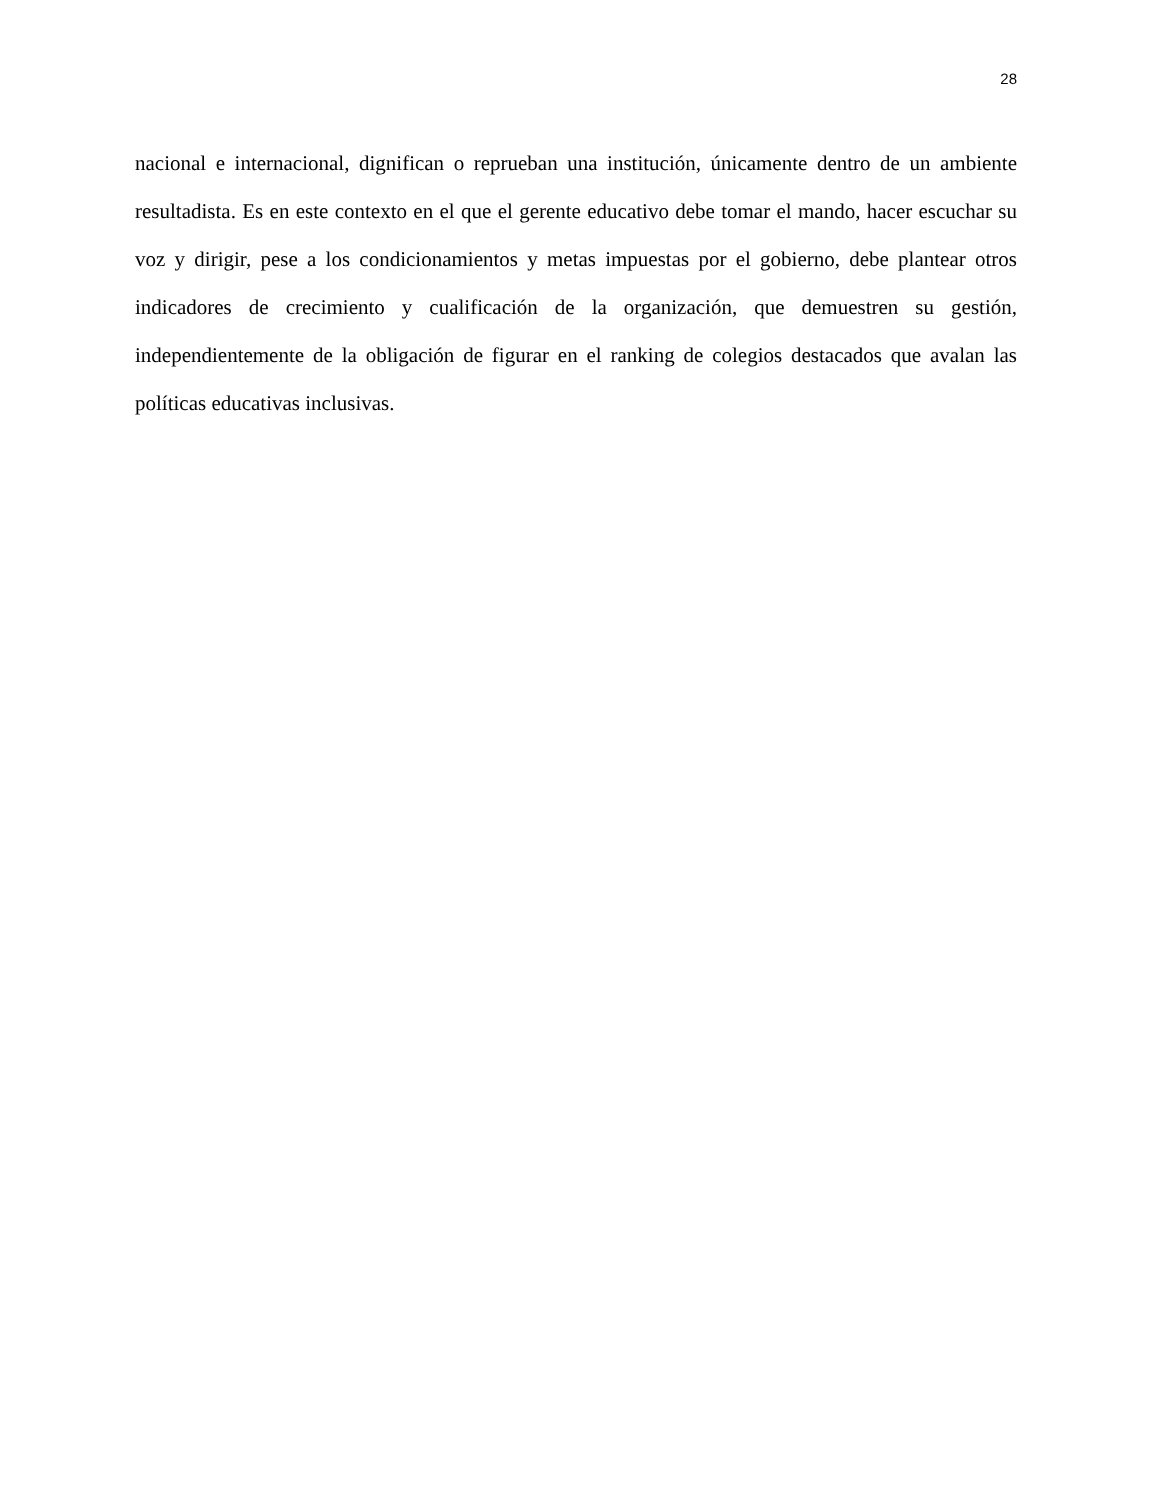28
nacional e internacional, dignifican o reprueban una institución, únicamente dentro de un ambiente resultadista. Es en este contexto en el que el gerente educativo debe tomar el mando, hacer escuchar su voz y dirigir, pese a los condicionamientos y metas impuestas por el gobierno, debe plantear otros indicadores de crecimiento y cualificación de la organización, que demuestren su gestión, independientemente de la obligación de figurar en el ranking de colegios destacados que avalan las políticas educativas inclusivas.